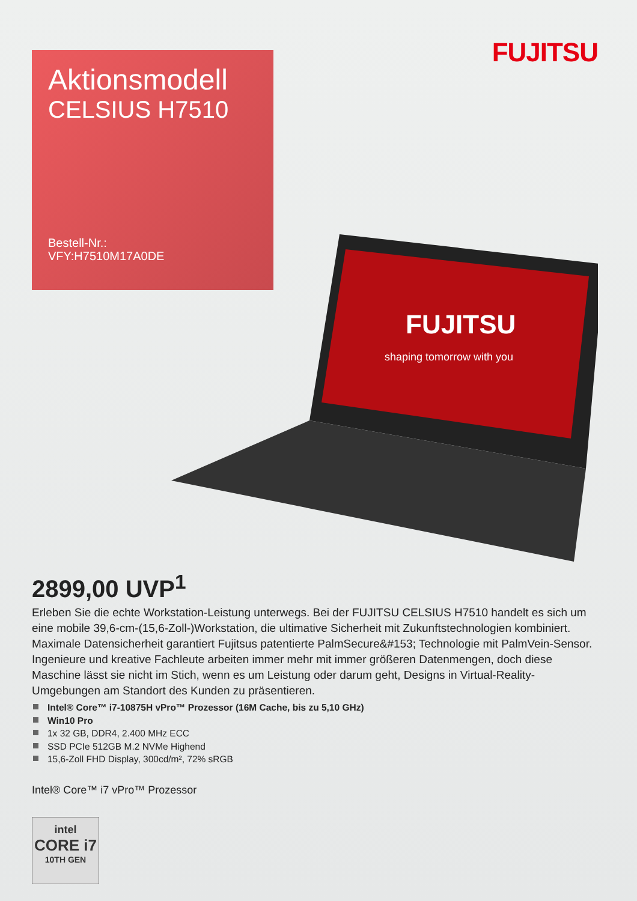FUJITSU
Aktionsmodell
CELSIUS H7510
Bestell-Nr.:
VFY:H7510M17A0DE
FUJITSU
shaping tomorrow with you
2899,00 UVP<sup>1</sup>
Erleben Sie die echte Workstation-Leistung unterwegs. Bei der FUJITSU CELSIUS H7510 handelt es sich um eine mobile 39,6-cm-(15,6-Zoll-)Workstation, die ultimative Sicherheit mit Zukunftstechnologien kombiniert. Maximale Datensicherheit garantiert Fujitsus patentierte PalmSecure&#153; Technologie mit PalmVein-Sensor. Ingenieure und kreative Fachleute arbeiten immer mehr mit immer größeren Datenmengen, doch diese Maschine lässt sie nicht im Stich, wenn es um Leistung oder darum geht, Designs in Virtual-Reality-Umgebungen am Standort des Kunden zu präsentieren.
Intel® Core™ i7-10875H vPro™ Prozessor (16M Cache, bis zu 5,10 GHz)
Win10 Pro
1x 32 GB, DDR4, 2.400 MHz ECC
SSD PCIe 512GB M.2 NVMe Highend
15,6-Zoll FHD Display, 300cd/m², 72% sRGB
Intel® Core™ i7 vPro™ Prozessor
intel
CORE i7
10TH GEN